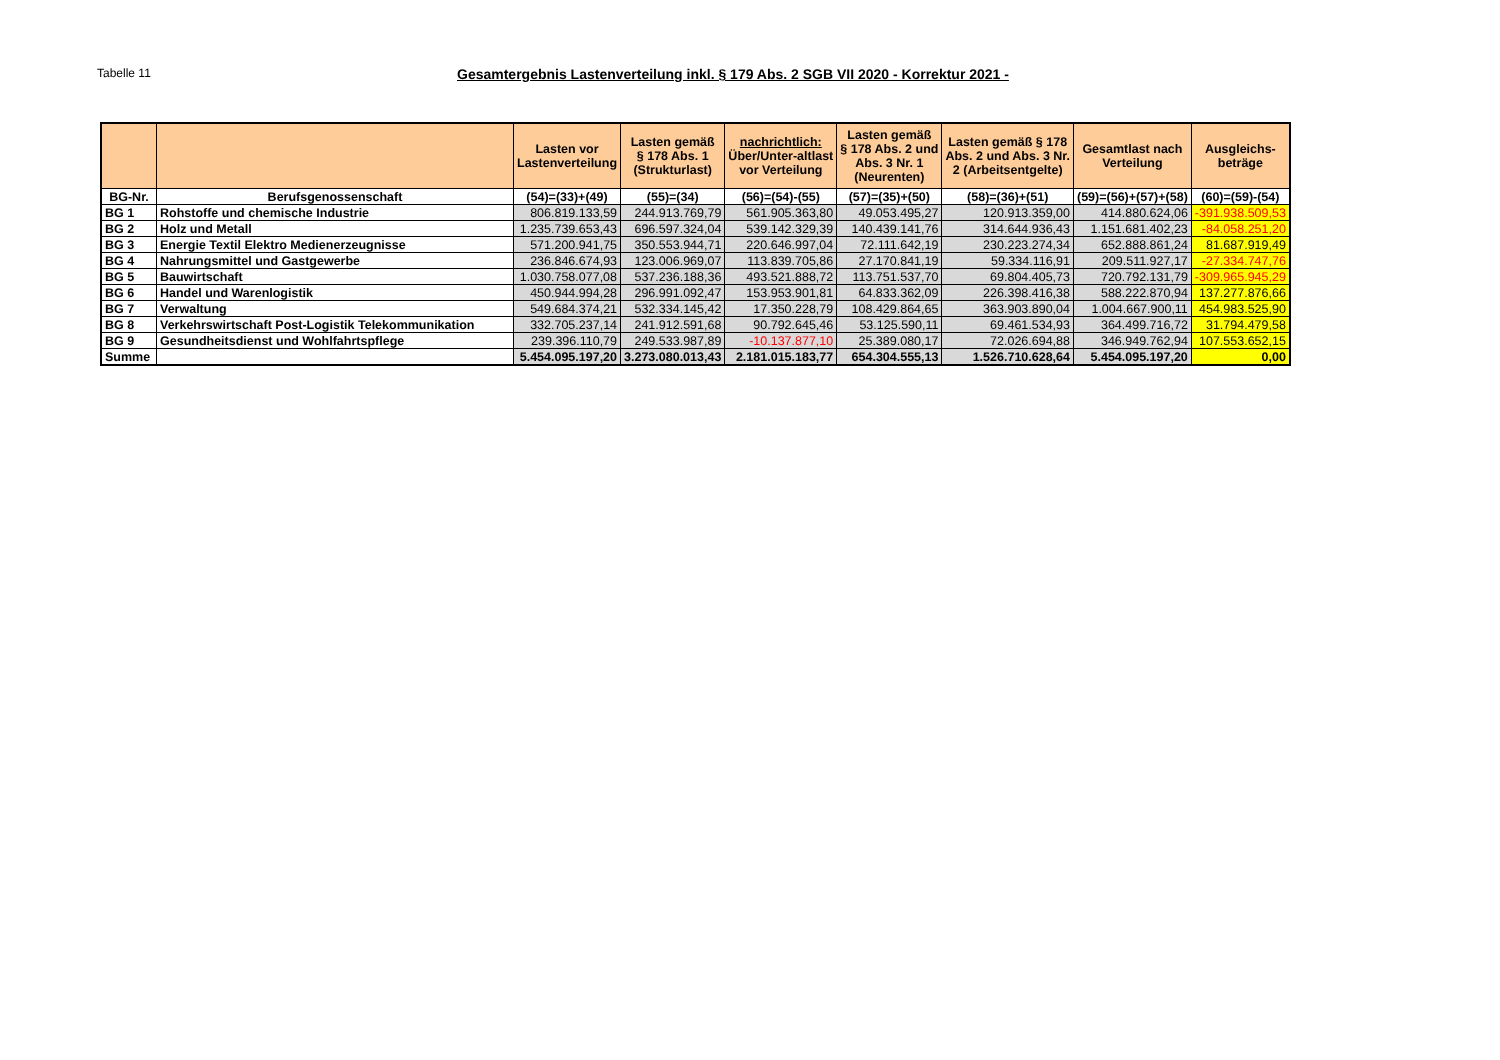Tabelle 11
Gesamtergebnis Lastenverteilung inkl. § 179 Abs. 2 SGB VII 2020 - Korrektur 2021 -
| | | Lasten vor Lastenverteilung | Lasten gemäß § 178 Abs. 1 (Strukturlast) | nachrichtlich: Über/Unter-altlast vor Verteilung | Lasten gemäß § 178 Abs. 2 und Abs. 3 Nr. 1 (Neurenten) | Lasten gemäß § 178 Abs. 2 und Abs. 3 Nr. 2 (Arbeitsentgelte) | Gesamtlast nach Verteilung | Ausgleichs- beträge |
| --- | --- | --- | --- | --- | --- | --- | --- | --- |
| BG-Nr. | Berufsgenossenschaft | (54)=(33)+(49) | (55)=(34) | (56)=(54)-(55) | (57)=(35)+(50) | (58)=(36)+(51) | (59)=(56)+(57)+(58) | (60)=(59)-(54) |
| BG 1 | Rohstoffe und chemische Industrie | 806.819.133,59 | 244.913.769,79 | 561.905.363,80 | 49.053.495,27 | 120.913.359,00 | 414.880.624,06 | -391.938.509,53 |
| BG 2 | Holz und Metall | 1.235.739.653,43 | 696.597.324,04 | 539.142.329,39 | 140.439.141,76 | 314.644.936,43 | 1.151.681.402,23 | -84.058.251,20 |
| BG 3 | Energie Textil Elektro Medienerzeugnisse | 571.200.941,75 | 350.553.944,71 | 220.646.997,04 | 72.111.642,19 | 230.223.274,34 | 652.888.861,24 | 81.687.919,49 |
| BG 4 | Nahrungsmittel und Gastgewerbe | 236.846.674,93 | 123.006.969,07 | 113.839.705,86 | 27.170.841,19 | 59.334.116,91 | 209.511.927,17 | -27.334.747,76 |
| BG 5 | Bauwirtschaft | 1.030.758.077,08 | 537.236.188,36 | 493.521.888,72 | 113.751.537,70 | 69.804.405,73 | 720.792.131,79 | -309.965.945,29 |
| BG 6 | Handel und Warenlogistik | 450.944.994,28 | 296.991.092,47 | 153.953.901,81 | 64.833.362,09 | 226.398.416,38 | 588.222.870,94 | 137.277.876,66 |
| BG 7 | Verwaltung | 549.684.374,21 | 532.334.145,42 | 17.350.228,79 | 108.429.864,65 | 363.903.890,04 | 1.004.667.900,11 | 454.983.525,90 |
| BG 8 | Verkehrswirtschaft Post-Logistik Telekommunikation | 332.705.237,14 | 241.912.591,68 | 90.792.645,46 | 53.125.590,11 | 69.461.534,93 | 364.499.716,72 | 31.794.479,58 |
| BG 9 | Gesundheitsdienst und Wohlfahrtspflege | 239.396.110,79 | 249.533.987,89 | -10.137.877,10 | 25.389.080,17 | 72.026.694,88 | 346.949.762,94 | 107.553.652,15 |
| Summe | | 5.454.095.197,20 | 3.273.080.013,43 | 2.181.015.183,77 | 654.304.555,13 | 1.526.710.628,64 | 5.454.095.197,20 | 0,00 |